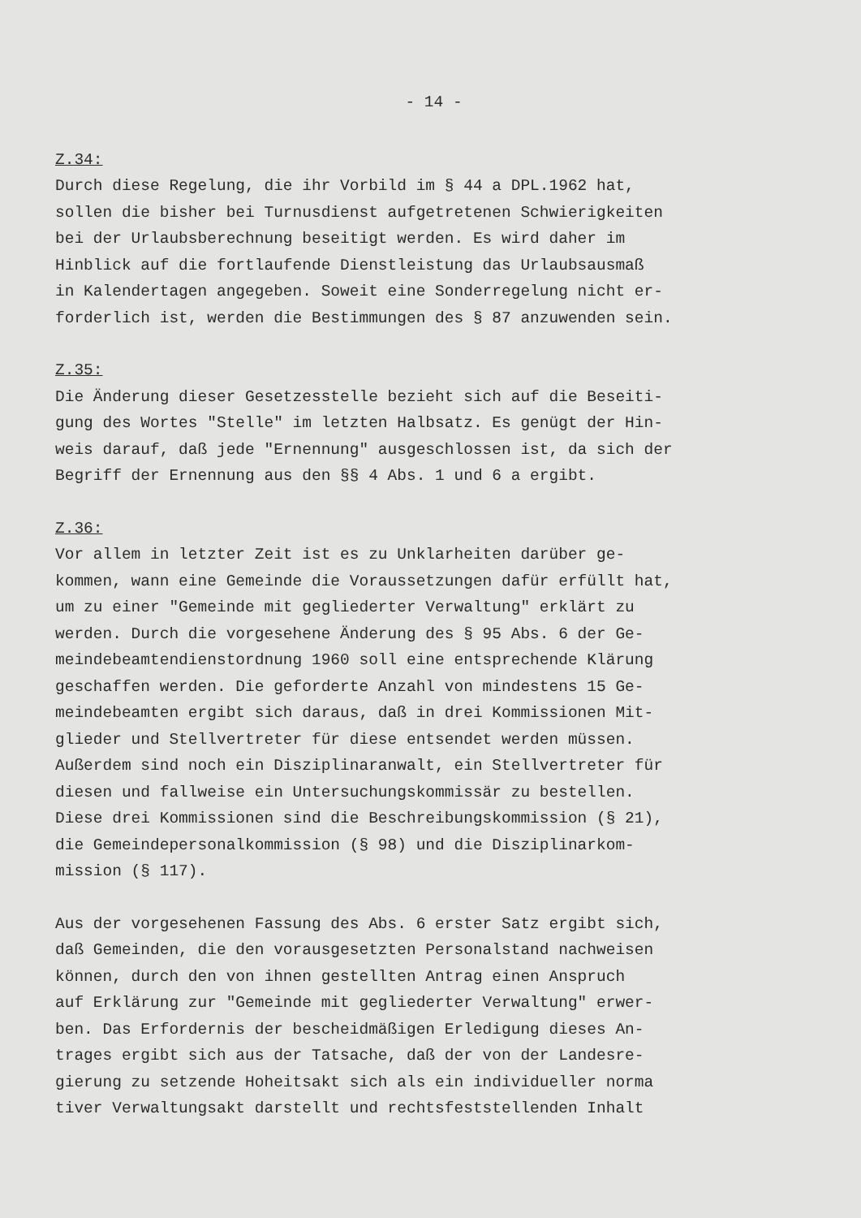- 14 -
Z.34: Durch diese Regelung, die ihr Vorbild im § 44 a DPL.1962 hat, sollen die bisher bei Turnusdienst aufgetretenen Schwierigkeiten bei der Urlaubsberechnung beseitigt werden. Es wird daher im Hinblick auf die fortlaufende Dienstleistung das Urlaubsausmaß in Kalendertagen angegeben. Soweit eine Sonderregelung nicht er- forderlich ist, werden die Bestimmungen des § 87 anzuwenden sein.
Z.35: Die Änderung dieser Gesetzesstelle bezieht sich auf die Beseiti- gung des Wortes "Stelle" im letzten Halbsatz. Es genügt der Hin- weis darauf, daß jede "Ernennung" ausgeschlossen ist, da sich der Begriff der Ernennung aus den §§ 4 Abs. 1 und 6 a ergibt.
Z.36: Vor allem in letzter Zeit ist es zu Unklarheiten darüber ge- kommen, wann eine Gemeinde die Voraussetzungen dafür erfüllt hat, um zu einer "Gemeinde mit gegliederter Verwaltung" erklärt zu werden. Durch die vorgesehene Änderung des § 95 Abs. 6 der Ge- meindebeamtendienstordnung 1960 soll eine entsprechende Klärung geschaffen werden. Die geforderte Anzahl von mindestens 15 Ge- meindebeamten ergibt sich daraus, daß in drei Kommissionen Mit- glieder und Stellvertreter für diese entsendet werden müssen. Außerdem sind noch ein Disziplinaranwalt, ein Stellvertreter für diesen und fallweise ein Untersuchungskommissär zu bestellen. Diese drei Kommissionen sind die Beschreibungskommission (§ 21), die Gemeindepersonalkommission (§ 98) und die Disziplinarkom- mission (§ 117).
Aus der vorgesehenen Fassung des Abs. 6 erster Satz ergibt sich, daß Gemeinden, die den vorausgesetzten Personalstand nachweisen können, durch den von ihnen gestellten Antrag einen Anspruch auf Erklärung zur "Gemeinde mit gegliederter Verwaltung" erwer- ben. Das Erfordernis der bescheidmäßigen Erledigung dieses An- trages ergibt sich aus der Tatsache, daß der von der Landesre- gierung zu setzende Hoheitsakt sich als ein individueller norma tiver Verwaltungsakt darstellt und rechtsfeststellenden Inhalt